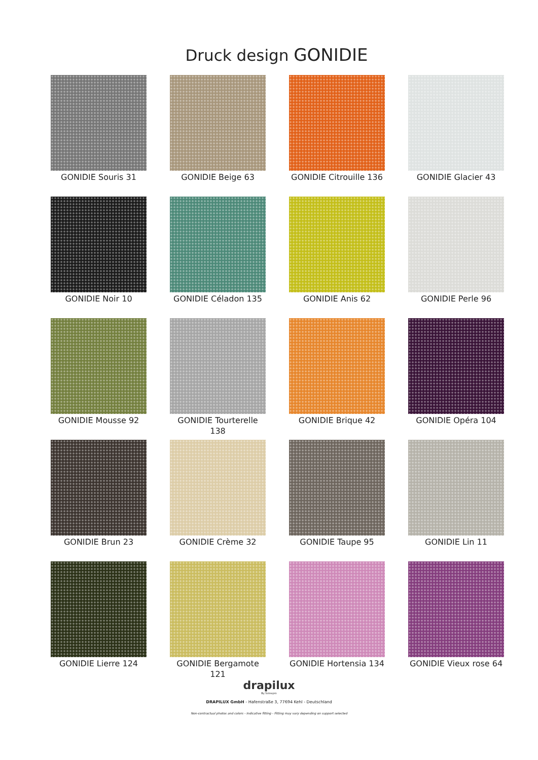Druck design GONIDIE
GONIDIE Souris 31
GONIDIE Beige 63
GONIDIE Citrouille 136
GONIDIE Glacier 43
GONIDIE Noir 10
GONIDIE Céladon 135
GONIDIE Anis 62
GONIDIE Perle 96
GONIDIE Mousse 92
GONIDIE Tourterelle 138
GONIDIE Brique 42
GONIDIE Opéra 104
GONIDIE Brun 23
GONIDIE Crème 32
GONIDIE Taupe 95
GONIDIE Lin 11
GONIDIE Lierre 124
GONIDIE Bergamote 121
GONIDIE Hortensia 134
GONIDIE Vieux rose 64
drapilux
By Sotexpro
DRAPILUX GmbH - Hafenstraße 3, 77694 Kehl - Deutschland
Non-contractual photos and colors - Indicative fitting - Fitting may vary depending on support selected